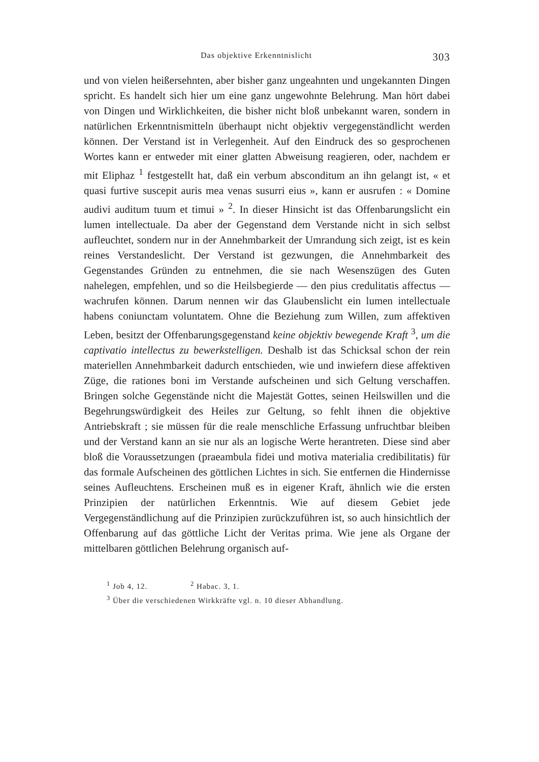Das objektive Erkenntnislicht 303
und von vielen heißersehnten, aber bisher ganz ungeahnten und ungekannten Dingen spricht. Es handelt sich hier um eine ganz ungewohnte Belehrung. Man hört dabei von Dingen und Wirklichkeiten, die bisher nicht bloß unbekannt waren, sondern in natürlichen Erkenntnismitteln überhaupt nicht objektiv vergegenständlicht werden können. Der Verstand ist in Verlegenheit. Auf den Eindruck des so gesprochenen Wortes kann er entweder mit einer glatten Abweisung reagieren, oder, nachdem er mit Eliphaz <sup>1</sup> festgestellt hat, daß ein verbum absconditum an ihn gelangt ist, « et quasi furtive suscepit auris mea venas susurri eius », kann er ausrufen : « Domine audivi auditum tuum et timui » <sup>2</sup>. In dieser Hinsicht ist das Offenbarungslicht ein lumen intellectuale. Da aber der Gegenstand dem Verstande nicht in sich selbst aufleuchtet, sondern nur in der Annehmbarkeit der Umrandung sich zeigt, ist es kein reines Verstandeslicht. Der Verstand ist gezwungen, die Annehmbarkeit des Gegenstandes Gründen zu entnehmen, die sie nach Wesenszügen des Guten nahelegen, empfehlen, und so die Heilsbegierde — den pius credulitatis affectus — wachrufen können. Darum nennen wir das Glaubenslicht ein lumen intellectuale habens coniunctam voluntatem. Ohne die Beziehung zum Willen, zum affektiven Leben, besitzt der Offenbarungsgegenstand keine objektiv bewegende Kraft <sup>3</sup>, um die captivatio intellectus zu bewerkstelligen. Deshalb ist das Schicksal schon der rein materiellen Annehmbarkeit dadurch entschieden, wie und inwiefern diese affektiven Züge, die rationes boni im Verstande aufscheinen und sich Geltung verschaffen. Bringen solche Gegenstände nicht die Majestät Gottes, seinen Heilswillen und die Begehrungswürdigkeit des Heiles zur Geltung, so fehlt ihnen die objektive Antriebskraft ; sie müssen für die reale menschliche Erfassung unfruchtbar bleiben und der Verstand kann an sie nur als an logische Werte herantreten. Diese sind aber bloß die Voraussetzungen (praeambula fidei und motiva materialia credibilitatis) für das formale Aufscheinen des göttlichen Lichtes in sich. Sie entfernen die Hindernisse seines Aufleuchtens. Erscheinen muß es in eigener Kraft, ähnlich wie die ersten Prinzipien der natürlichen Erkenntnis. Wie auf diesem Gebiet jede Vergegenständlichung auf die Prinzipien zurückzuführen ist, so auch hinsichtlich der Offenbarung auf das göttliche Licht der Veritas prima. Wie jene als Organe der mittelbaren göttlichen Belehrung organisch auf-
<sup>1</sup> Job 4, 12. <sup>2</sup> Habac. 3, 1.
<sup>3</sup> Über die verschiedenen Wirkkräfte vgl. n. 10 dieser Abhandlung.